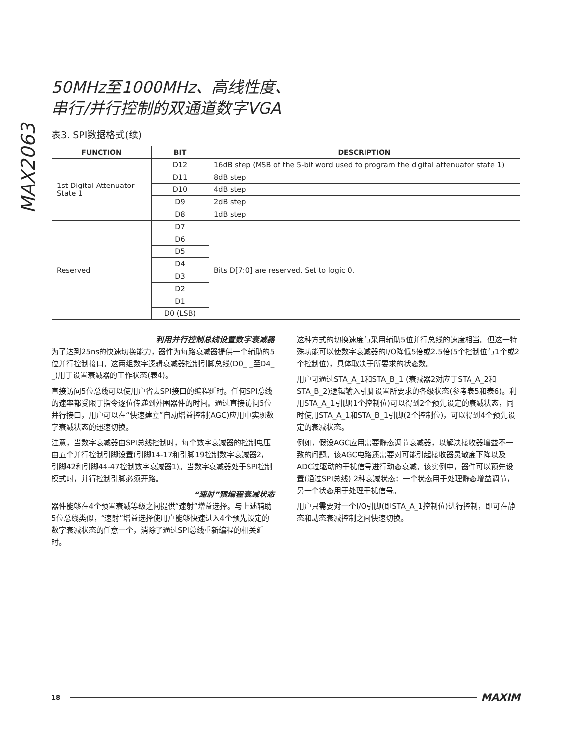MAX2063
50MHz至1000MHz、高线性度、
串行/并行控制的双通道数字VGA
表3. SPI数据格式(续)
| FUNCTION | BIT | DESCRIPTION |
| --- | --- | --- |
| 1st Digital Attenuator State 1 | D12 | 16dB step (MSB of the 5-bit word used to program the digital attenuator state 1) |
| | D11 | 8dB step |
| | D10 | 4dB step |
| | D9 | 2dB step |
| | D8 | 1dB step |
| Reserved | D7 | Bits D[7:0] are reserved. Set to logic 0. |
| | D6 | |
| | D5 | |
| | D4 | |
| | D3 | |
| | D2 | |
| | D1 | |
| | D0 (LSB) | |
利用并行控制总线设置数字衰减器
为了达到25ns的快速切换能力，器件为每路衰减器提供一个辅助的5位并行控制接口。这两组数字逻辑衰减器控制引脚总线(D0_ _至D4_ _)用于设置衰减器的工作状态(表4)。
直接访问5位总线可以使用户省去SPI接口的编程延时。任何SPI总线的速率都受限于指令逐位传递到外围器件的时间。通过直接访问5位并行接口，用户可以在“快速建立”自动增益控制(AGC)应用中实现数字衰减状态的迅速切换。
注意，当数字衰减器由SPI总线控制时，每个数字衰减器的控制电压由五个并行控制引脚设置(引脚14-17和引脚19控制数字衰减器2，引脚42和引脚44-47控制数字衰减器1)。当数字衰减器处于SPI控制模式时，并行控制引脚必须开路。
“速射”预编程衰减状态
器件能够在4个预置衰减等级之间提供“速射”增益选择。与上述辅助5位总线类似，“速射”增益选择使用户能够快速进入4个预先设定的数字衰减状态的任意一个，消除了通过SPI总线重新编程的相关延时。
这种方式的切换速度与采用辅助5位并行总线的速度相当。但这一特殊功能可以使数字衰减器的I/O降低5倍或2.5倍(5个控制位与1个或2个控制位)，具体取决于所要求的状态数。
用户可通过STA_A_1和STA_B_1 (衰减器2对应于STA_A_2和STA_B_2)逻辑输入引脚设置所要求的各级状态(参考表5和表6)。利用STA_A_1引脚(1个控制位)可以得到2个预先设定的衰减状态，同时使用STA_A_1和STA_B_1引脚(2个控制位)，可以得到4个预先设定的衰减状态。
例如，假设AGC应用需要静态调节衰减器，以解决接收器增益不一致的问题。该AGC电路还需要对可能引起接收器灵敏度下降以及ADC过驱动的干扰信号进行动态衰减。该实例中，器件可以预先设置(通过SPI总线) 2种衰减状态：一个状态用于处理静态增益调节，另一个状态用于处理干扰信号。
用户只需要对一个I/O引脚(即STA_A_1控制位)进行控制，即可在静态和动态衰减控制之间快速切换。
18 MAXIM